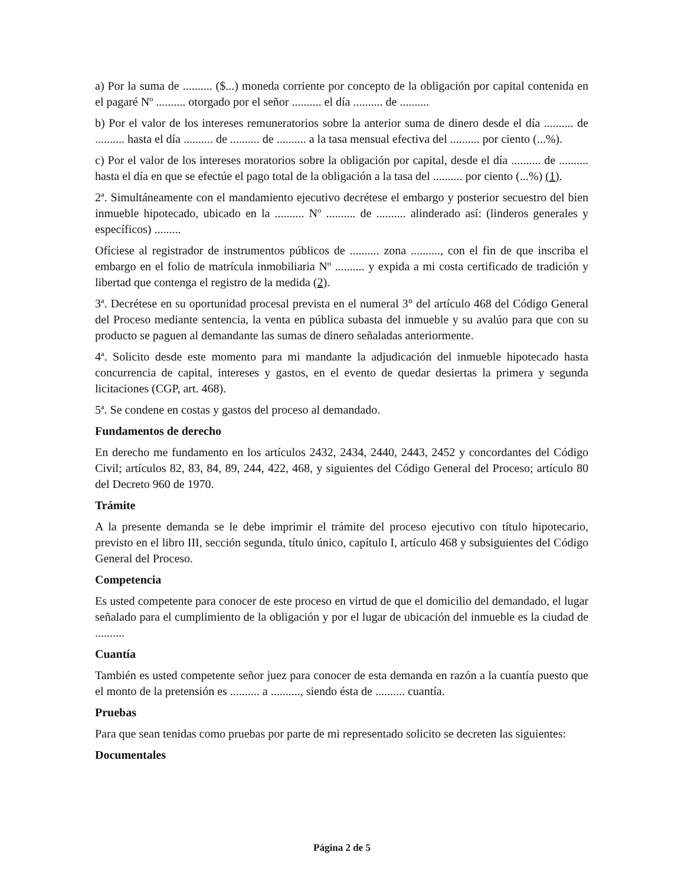a) Por la suma de .......... ($...) moneda corriente por concepto de la obligación por capital contenida en el pagaré Nº .......... otorgado por el señor .......... el día .......... de ..........
b) Por el valor de los intereses remuneratorios sobre la anterior suma de dinero desde el día .......... de .......... hasta el día .......... de .......... de .......... a la tasa mensual efectiva del .......... por ciento (...%).
c) Por el valor de los intereses moratorios sobre la obligación por capital, desde el día .......... de .......... hasta el día en que se efectúe el pago total de la obligación a la tasa del .......... por ciento (...%) (1).
2ª. Simultáneamente con el mandamiento ejecutivo decrétese el embargo y posterior secuestro del bien inmueble hipotecado, ubicado en la .......... Nº .......... de .......... alinderado así: (linderos generales y específicos) .........
Ofíciese al registrador de instrumentos públicos de .......... zona .........., con el fin de que inscriba el embargo en el folio de matrícula inmobiliaria Nº .......... y expida a mi costa certificado de tradición y libertad que contenga el registro de la medida (2).
3ª. Decrétese en su oportunidad procesal prevista en el numeral 3° del artículo 468 del Código General del Proceso mediante sentencia, la venta en pública subasta del inmueble y su avalúo para que con su producto se paguen al demandante las sumas de dinero señaladas anteriormente.
4ª. Solicito desde este momento para mi mandante la adjudicación del inmueble hipotecado hasta concurrencia de capital, intereses y gastos, en el evento de quedar desiertas la primera y segunda licitaciones (CGP, art. 468).
5ª. Se condene en costas y gastos del proceso al demandado.
Fundamentos de derecho
En derecho me fundamento en los artículos 2432, 2434, 2440, 2443, 2452 y concordantes del Código Civil; artículos 82, 83, 84, 89, 244, 422, 468, y siguientes del Código General del Proceso; artículo 80 del Decreto 960 de 1970.
Trámite
A la presente demanda se le debe imprimir el trámite del proceso ejecutivo con título hipotecario, previsto en el libro III, sección segunda, título único, capítulo I, artículo 468 y subsiguientes del Código General del Proceso.
Competencia
Es usted competente para conocer de este proceso en virtud de que el domicilio del demandado, el lugar señalado para el cumplimiento de la obligación y por el lugar de ubicación del inmueble es la ciudad de ..........
Cuantía
También es usted competente señor juez para conocer de esta demanda en razón a la cuantía puesto que el monto de la pretensión es .......... a .........., siendo ésta de .......... cuantía.
Pruebas
Para que sean tenidas como pruebas por parte de mi representado solicito se decreten las siguientes:
Documentales
Página 2 de 5